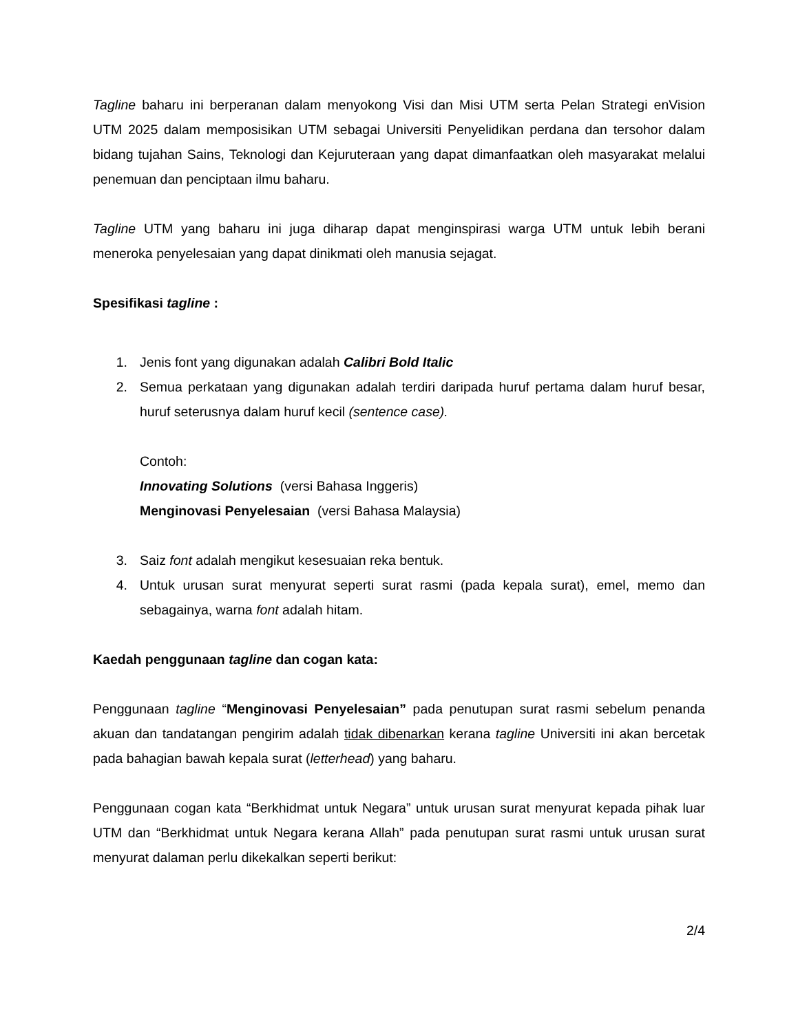Tagline baharu ini berperanan dalam menyokong Visi dan Misi UTM serta Pelan Strategi enVision UTM 2025 dalam memposisikan UTM sebagai Universiti Penyelidikan perdana dan tersohor dalam bidang tujahan Sains, Teknologi dan Kejuruteraan yang dapat dimanfaatkan oleh masyarakat melalui penemuan dan penciptaan ilmu baharu.
Tagline UTM yang baharu ini juga diharap dapat menginspirasi warga UTM untuk lebih berani meneroka penyelesaian yang dapat dinikmati oleh manusia sejagat.
Spesifikasi tagline :
1. Jenis font yang digunakan adalah Calibri Bold Italic
2. Semua perkataan yang digunakan adalah terdiri daripada huruf pertama dalam huruf besar, huruf seterusnya dalam huruf kecil (sentence case).
Contoh:
Innovating Solutions (versi Bahasa Inggeris)
Menginovasi Penyelesaian (versi Bahasa Malaysia)
3. Saiz font adalah mengikut kesesuaian reka bentuk.
4. Untuk urusan surat menyurat seperti surat rasmi (pada kepala surat), emel, memo dan sebagainya, warna font adalah hitam.
Kaedah penggunaan tagline dan cogan kata:
Penggunaan tagline “Menginovasi Penyelesaian” pada penutupan surat rasmi sebelum penanda akuan dan tandatangan pengirim adalah tidak dibenarkan kerana tagline Universiti ini akan bercetak pada bahagian bawah kepala surat (letterhead) yang baharu.
Penggunaan cogan kata “Berkhidmat untuk Negara” untuk urusan surat menyurat kepada pihak luar UTM dan “Berkhidmat untuk Negara kerana Allah” pada penutupan surat rasmi untuk urusan surat menyurat dalaman perlu dikekalkan seperti berikut:
2/4